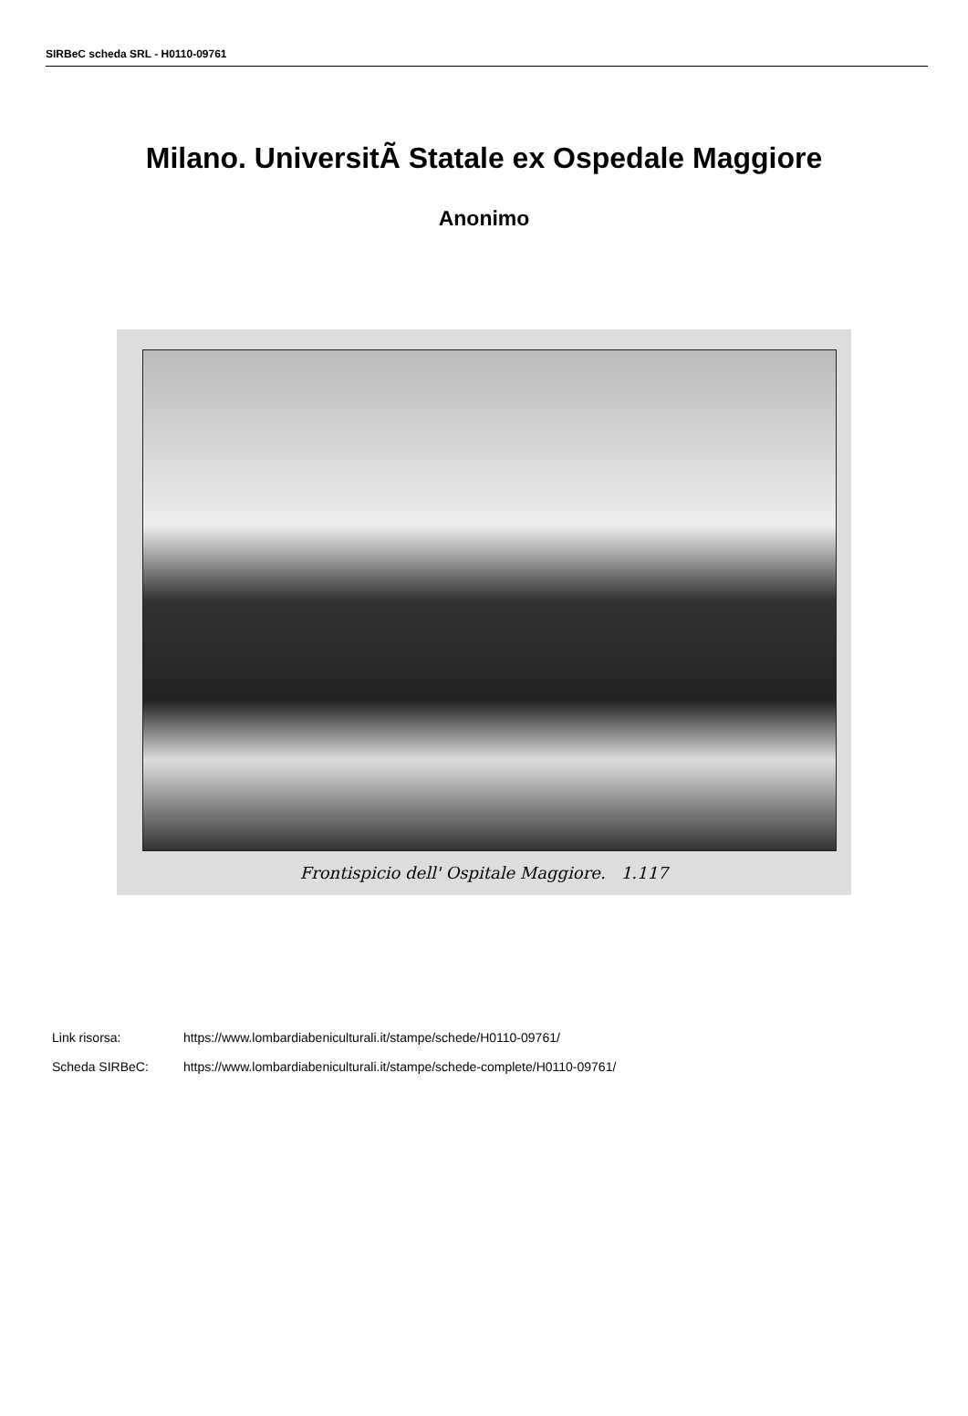SIRBeC scheda SRL - H0110-09761
Milano. UniversitÃ Statale ex Ospedale Maggiore
Anonimo
Frontispicio dell' Ospitale Maggiore. 1.117
Link risorsa: https://www.lombardiabeniculturali.it/stampe/schede/H0110-09761/
Scheda SIRBeC: https://www.lombardiabeniculturali.it/stampe/schede-complete/H0110-09761/